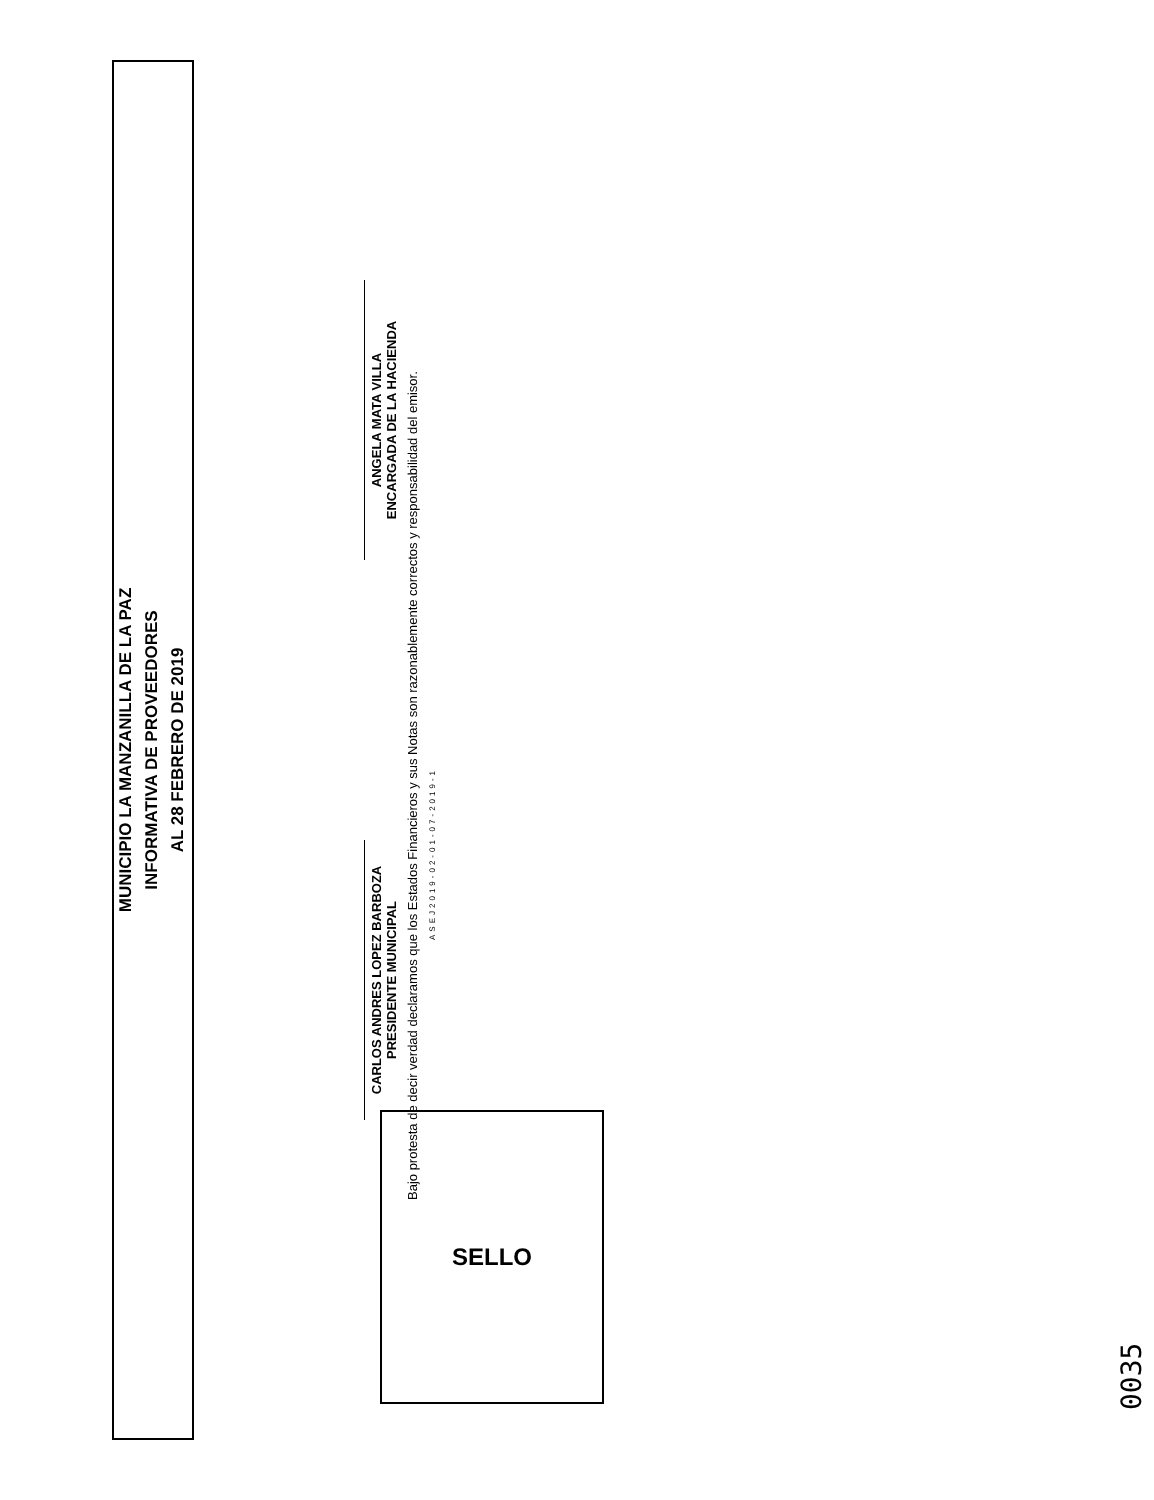MUNICIPIO LA MANZANILLA DE LA PAZ
INFORMATIVA DE PROVEEDORES
AL 28 FEBRERO DE 2019
CARLOS ANDRES LOPEZ BARBOZA
PRESIDENTE MUNICIPAL
ANGELA MATA VILLA
ENCARGADA DE LA HACIENDA
Bajo protesta de decir verdad declaramos que los Estados Financieros y sus Notas son razonablemente correctos y responsabilidad del emisor.
ASEJ2019-02-01-07-2019-1
0035
SELLO